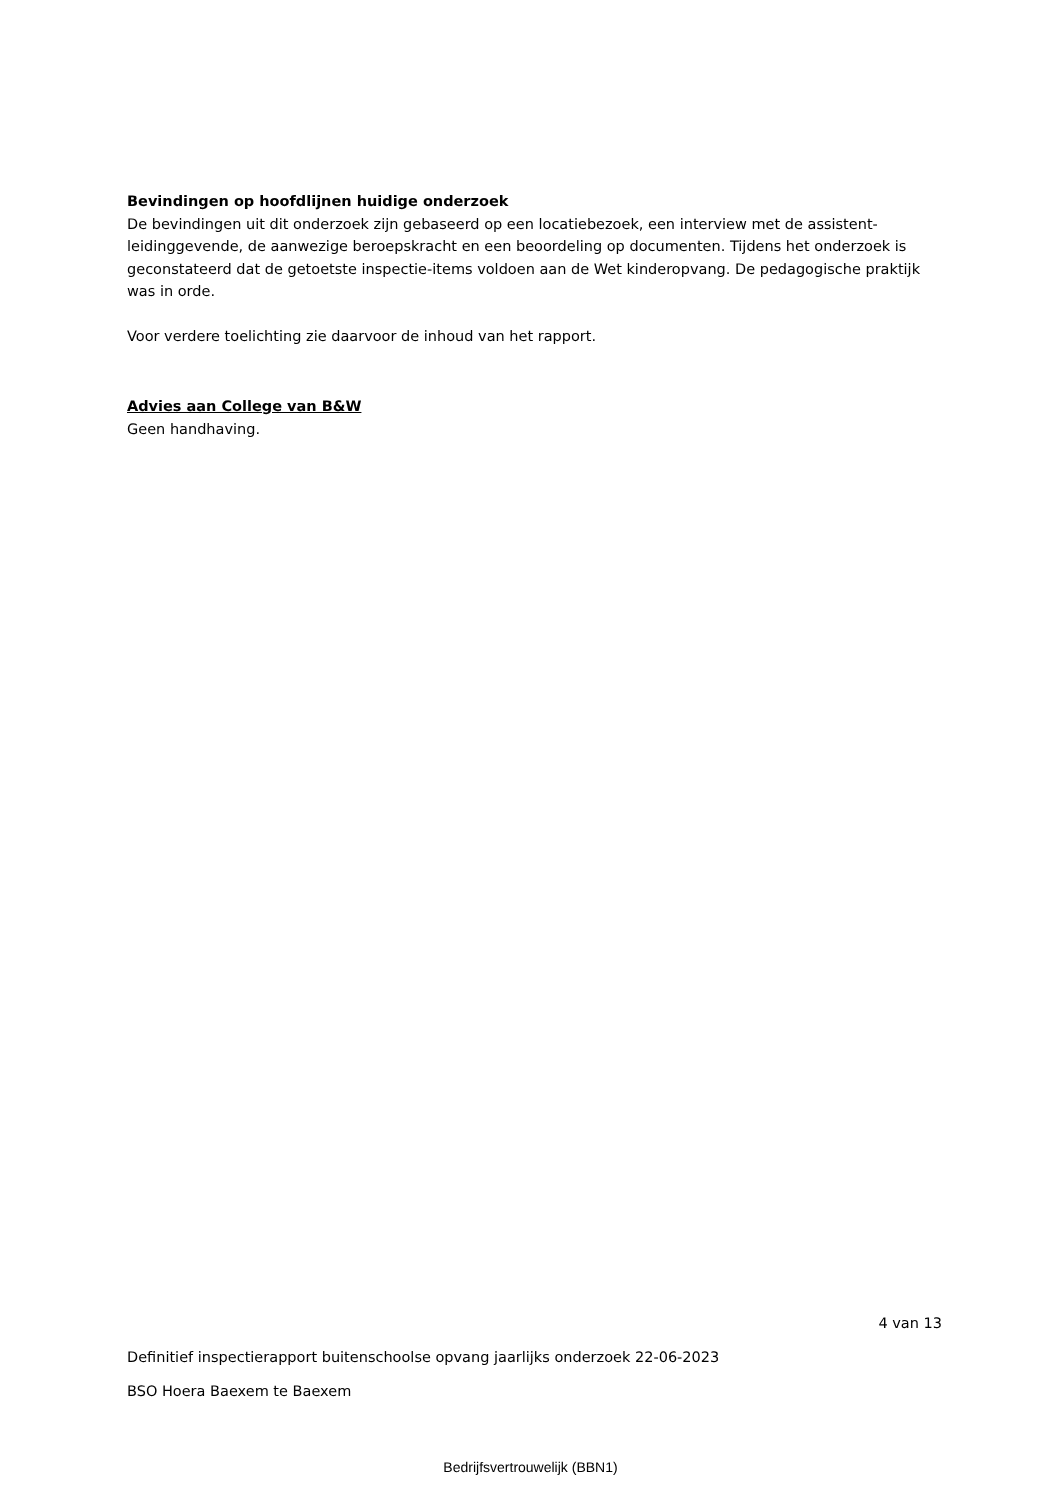Bevindingen op hoofdlijnen huidige onderzoek
De bevindingen uit dit onderzoek zijn gebaseerd op een locatiebezoek, een interview met de assistent-leidinggevende, de aanwezige beroepskracht en een beoordeling op documenten. Tijdens het onderzoek is geconstateerd dat de getoetste inspectie-items voldoen aan de Wet kinderopvang. De pedagogische praktijk was in orde.
Voor verdere toelichting zie daarvoor de inhoud van het rapport.
Advies aan College van B&W
Geen handhaving.
4 van 13
Definitief inspectierapport buitenschoolse opvang jaarlijks onderzoek 22-06-2023
BSO Hoera Baexem te Baexem
Bedrijfsvertrouwelijk (BBN1)